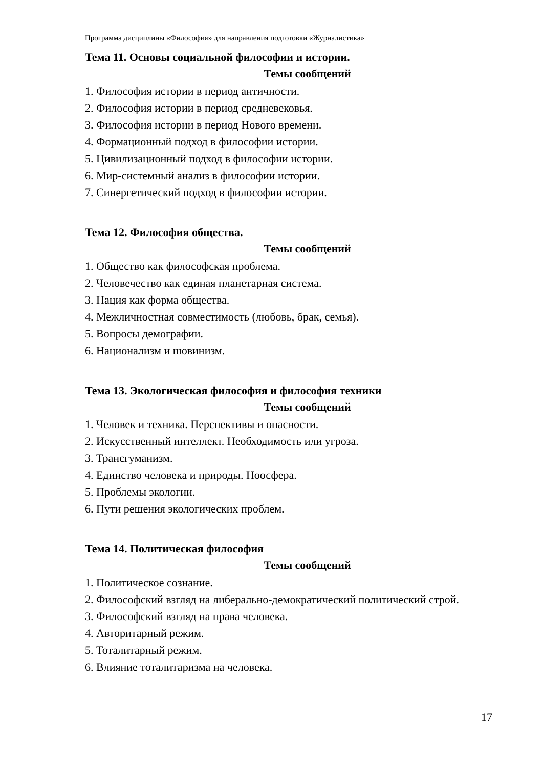Программа дисциплины «Философия» для направления подготовки «Журналистика»
Тема 11. Основы социальной философии и истории.
Темы сообщений
1. Философия истории в период античности.
2. Философия истории в период средневековья.
3. Философия истории в период Нового времени.
4. Формационный подход в философии истории.
5. Цивилизационный подход в философии истории.
6. Мир-системный анализ в философии истории.
7. Синергетический подход в философии истории.
Тема 12. Философия общества.
Темы сообщений
1. Общество как философская проблема.
2. Человечество как единая планетарная система.
3. Нация как форма общества.
4. Межличностная совместимость (любовь, брак, семья).
5. Вопросы демографии.
6. Национализм и шовинизм.
Тема 13. Экологическая философия и философия техники
Темы сообщений
1. Человек и техника. Перспективы и опасности.
2. Искусственный интеллект. Необходимость или угроза.
3. Трансгуманизм.
4. Единство человека и природы. Ноосфера.
5. Проблемы экологии.
6. Пути решения экологических проблем.
Тема 14. Политическая философия
Темы сообщений
1. Политическое сознание.
2. Философский взгляд на либерально-демократический политический строй.
3. Философский взгляд на права человека.
4. Авторитарный режим.
5. Тоталитарный режим.
6. Влияние тоталитаризма на человека.
17